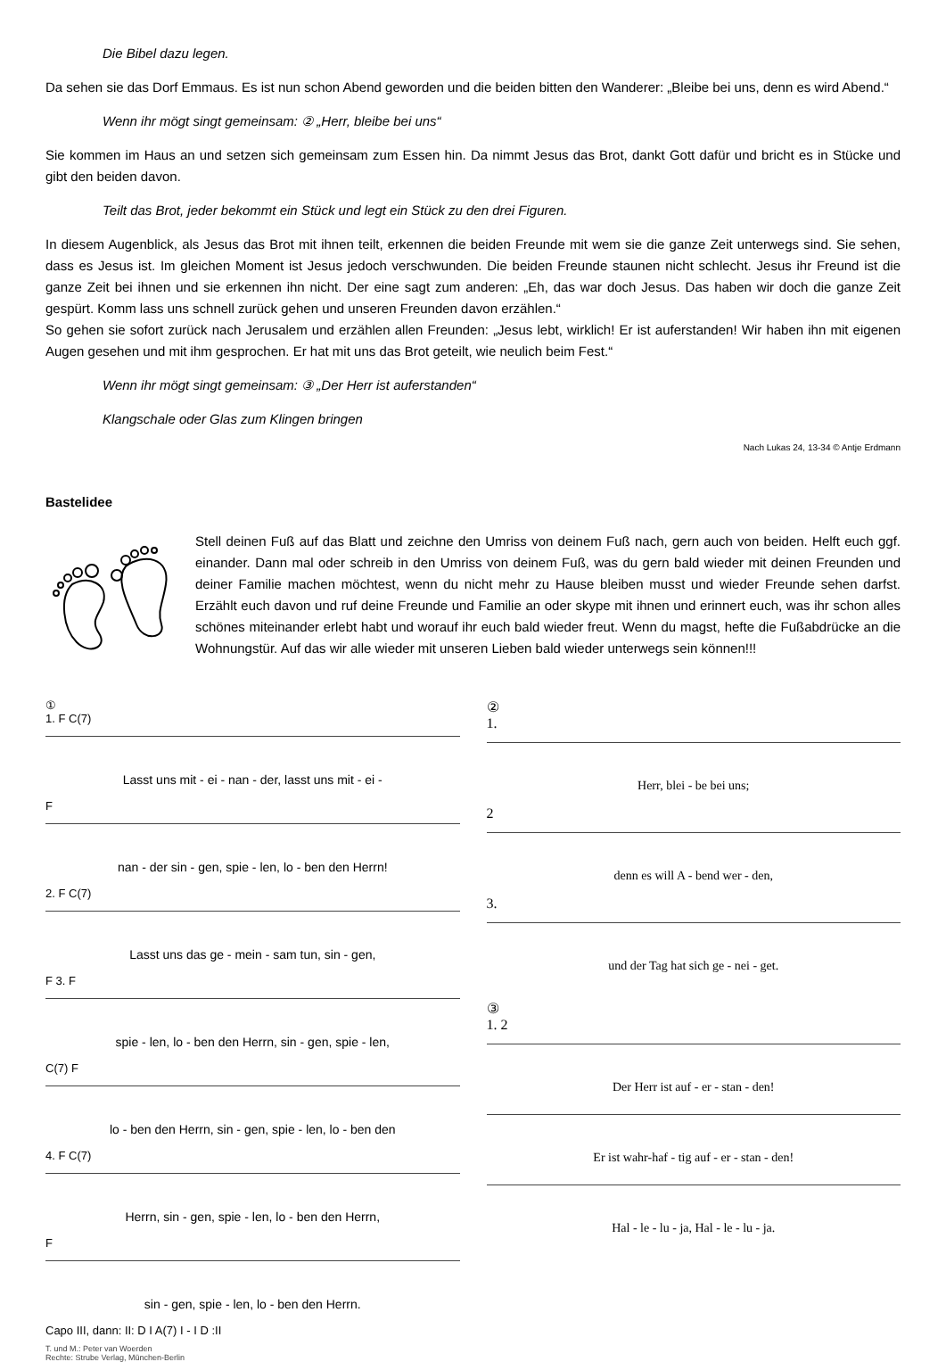Die Bibel dazu legen.
Da sehen sie das Dorf Emmaus. Es ist nun schon Abend geworden und die beiden bitten den Wanderer: „Bleibe bei uns, denn es wird Abend.“
Wenn ihr mögt singt gemeinsam: ② „Herr, bleibe bei uns“
Sie kommen im Haus an und setzen sich gemeinsam zum Essen hin. Da nimmt Jesus das Brot, dankt Gott dafür und bricht es in Stücke und gibt den beiden davon.
Teilt das Brot, jeder bekommt ein Stück und legt ein Stück zu den drei Figuren.
In diesem Augenblick, als Jesus das Brot mit ihnen teilt, erkennen die beiden Freunde mit wem sie die ganze Zeit unterwegs sind. Sie sehen, dass es Jesus ist. Im gleichen Moment ist Jesus jedoch verschwunden. Die beiden Freunde staunen nicht schlecht. Jesus ihr Freund ist die ganze Zeit bei ihnen und sie erkennen ihn nicht. Der eine sagt zum anderen: „Eh, das war doch Jesus. Das haben wir doch die ganze Zeit gespürt. Komm lass uns schnell zurück gehen und unseren Freunden davon erzählen.“
So gehen sie sofort zurück nach Jerusalem und erzählen allen Freunden: „Jesus lebt, wirklich! Er ist auferstanden! Wir haben ihn mit eigenen Augen gesehen und mit ihm gesprochen. Er hat mit uns das Brot geteilt, wie neulich beim Fest.“
Wenn ihr mögt singt gemeinsam: ③ „Der Herr ist auferstanden“
Klangschale oder Glas zum Klingen bringen
Nach Lukas 24, 13-34 © Antje Erdmann
Bastelidee
Stell deinen Fuß auf das Blatt und zeichne den Umriss von deinem Fuß nach, gern auch von beiden. Helft euch ggf. einander. Dann mal oder schreib in den Umriss von deinem Fuß, was du gern bald wieder mit deinen Freunden und deiner Familie machen möchtest, wenn du nicht mehr zu Hause bleiben musst und wieder Freunde sehen darfst. Erzählt euch davon und ruf deine Freunde und Familie an oder skype mit ihnen und erinnert euch, was ihr schon alles schönes miteinander erlebt habt und worauf ihr euch bald wieder freut. Wenn du magst, hefte die Fußabdrücke an die Wohnungstür. Auf das wir alle wieder mit unseren Lieben bald wieder unterwegs sein können!!!
①
1. F C(7)
Lasst uns mit - ei - nan - der, lasst uns mit - ei -
F
nan - der sin - gen, spie - len, lo - ben den Herrn!
2. F C(7)
Lasst uns das ge - mein - sam tun, sin - gen,
F 3. F
spie - len, lo - ben den Herrn, sin - gen, spie - len,
C(7) F
lo - ben den Herrn, sin - gen, spie - len, lo - ben den
4. F C(7)
Herrn, sin - gen, spie - len, lo - ben den Herrn,
F
sin - gen, spie - len, lo - ben den Herrn.
Capo III, dann: II: D I A(7) I - I D :II
T. und M.: Peter van Woerden
Rechte: Strube Verlag, München-Berlin
②
1.
Herr, blei - be bei uns;
2
denn es will A - bend wer - den,
3.
und der Tag hat sich ge - nei - get.
③
1. 2
Der Herr ist auf - er - stan - den!
Er ist wahr-haf - tig auf - er - stan - den!
Hal - le - lu - ja, Hal - le - lu - ja.